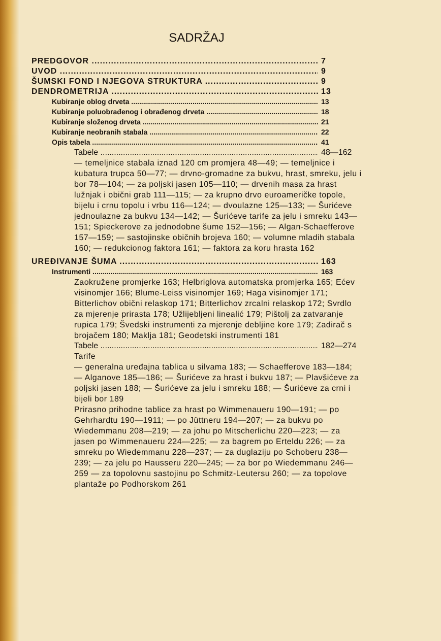SADRŽAJ
PREDGOVOR 7
UVOD 9
ŠUMSKI FOND I NJEGOVA STRUKTURA 9
DENDROMETRIJA 13
Kubiranje oblog drveta 13
Kubiranje poluobrađenog i obrađenog drveta 18
Kubiranje složenog drveta 21
Kubiranje neobranih stabala 22
Opis tabela 41
Tabele 48—162
— temeljnice stabala iznad 120 cm promjera 48—49; — temeljnice i kubatura trupca 50—77; — drvno-gromadne za bukvu, hrast, smreku, jelu i bor 78—104; — za poljski jasen 105—110; — drvenih masa za hrast lužnjak i obični grab 111—115; — za krupno drvo euroameričke topole, bijelu i crnu topolu i vrbu 116—124; — dvoulazne 125—133; — Šurićeve jednoulazne za bukvu 134—142; — Šurićeve tarife za jelu i smreku 143—151; Spieckerove za jednodobne šume 152—156; — Algan-Schaefferove 157—159; — sastojinske običnih brojeva 160; — volumne mladih stabala 160; — redukcionog faktora 161; — faktora za koru hrasta 162
UREĐIVANJE ŠUMA 163
Instrumenti 163
Zaokružene promjerke 163; Helbriglova automatska promjerka 165; Ećev visinomjer 166; Blume-Leiss visinomjer 169; Haga visinomjer 171; Bitterlichov obični relaskop 171; Bitterlichov zrcalni relaskop 172; Svrdlo za mjerenje prirasta 178; Užlijebljeni linealić 179; Pištolj za zatvaranje rupica 179; Švedski instrumenti za mjerenje debljine kore 179; Zadirač s brojačem 180; Maklja 181; Geodetski instrumenti 181
Tabele 182—274
Tarife
— generalna uređajna tablica u silvama 183; — Schaefferove 183—184; — Alganove 185—186; — Šurićeve za hrast i bukvu 187; — Plavšićeve za poljski jasen 188; — Šurićeve za jelu i smreku 188; — Šurićeve za crni i bijeli bor 189
Prirasno prihodne tablice za hrast po Wimmenaueru 190—191; — po Gehrhardtu 190—1911; — po Jüttneru 194—207; — za bukvu po Wiedemmanu 208—219; — za johu po Mitscherlichu 220—223; — za jasen po Wimmenaueru 224—225; — za bagrem po Erteldu 226; — za smreku po Wiedemmanu 228—237; — za duglaziju po Schoberu 238—239; — za jelu po Hausseru 220—245; — za bor po Wiedemmanu 246—259 — za topolovnu sastojinu po Schmitz-Leutersu 260; — za topolove plantaže po Podhorskom 261